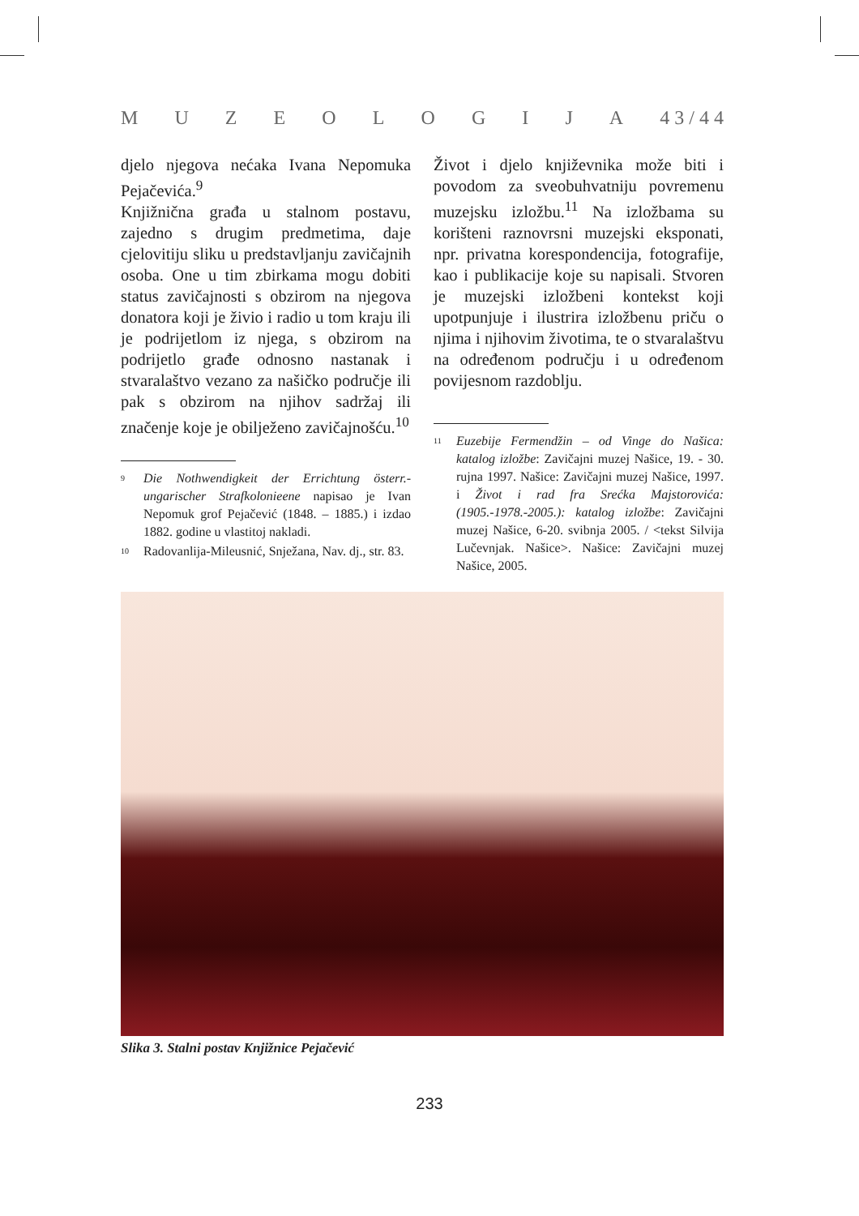MUZEOLOGIJA 4 3 / 4 4
djelo njegova nećaka Ivana Nepomuka Pejačevića.<sup>9</sup>
Knjižnična građa u stalnom postavu, zajedno s drugim predmetima, daje cjelovitiju sliku u predstavljanju zavičajnih osoba. One u tim zbirkama mogu dobiti status zavičajnosti s obzirom na njegova donatora koji je živio i radio u tom kraju ili je podrijetlom iz njega, s obzirom na podrijetlo građe odnosno nastanak i stvaralaštvo vezano za našičko područje ili pak s obzirom na njihov sadržaj ili značenje koje je obilježeno zavičajnošću.<sup>10</sup>
9 Die Nothwendigkeit der Errichtung österr.-ungarischer Strafkolonieene napisao je Ivan Nepomuk grof Pejačević (1848. – 1885.) i izdao 1882. godine u vlastitoj nakladi.
10 Radovanlija-Mileusnić, Snježana, Nav. dj., str. 83.
Život i djelo književnika može biti i povodom za sveobuhvatniju povremenu muzejsku izložbu.<sup>11</sup> Na izložbama su korišteni raznovrsni muzejski eksponati, npr. privatna korespondencija, fotografije, kao i publikacije koje su napisali. Stvoren je muzejski izložbeni kontekst koji upotpunjuje i ilustrira izložbenu priču o njima i njihovim životima, te o stvaralaštvu na određenom području i u određenom povijesnom razdoblju.
11 Euzebije Fermendžin – od Vinge do Našica: katalog izložbe: Zavičajni muzej Našice, 19. - 30. rujna 1997. Našice: Zavičajni muzej Našice, 1997. i Život i rad fra Srećka Majstorovića: (1905.-1978.-2005.): katalog izložbe: Zavičajni muzej Našice, 6-20. svibnja 2005. / <tekst Silvija Lučevnjak. Našice>. Našice: Zavičajni muzej Našice, 2005.
Slika 3. Stalni postav Knjižnice Pejačević
233